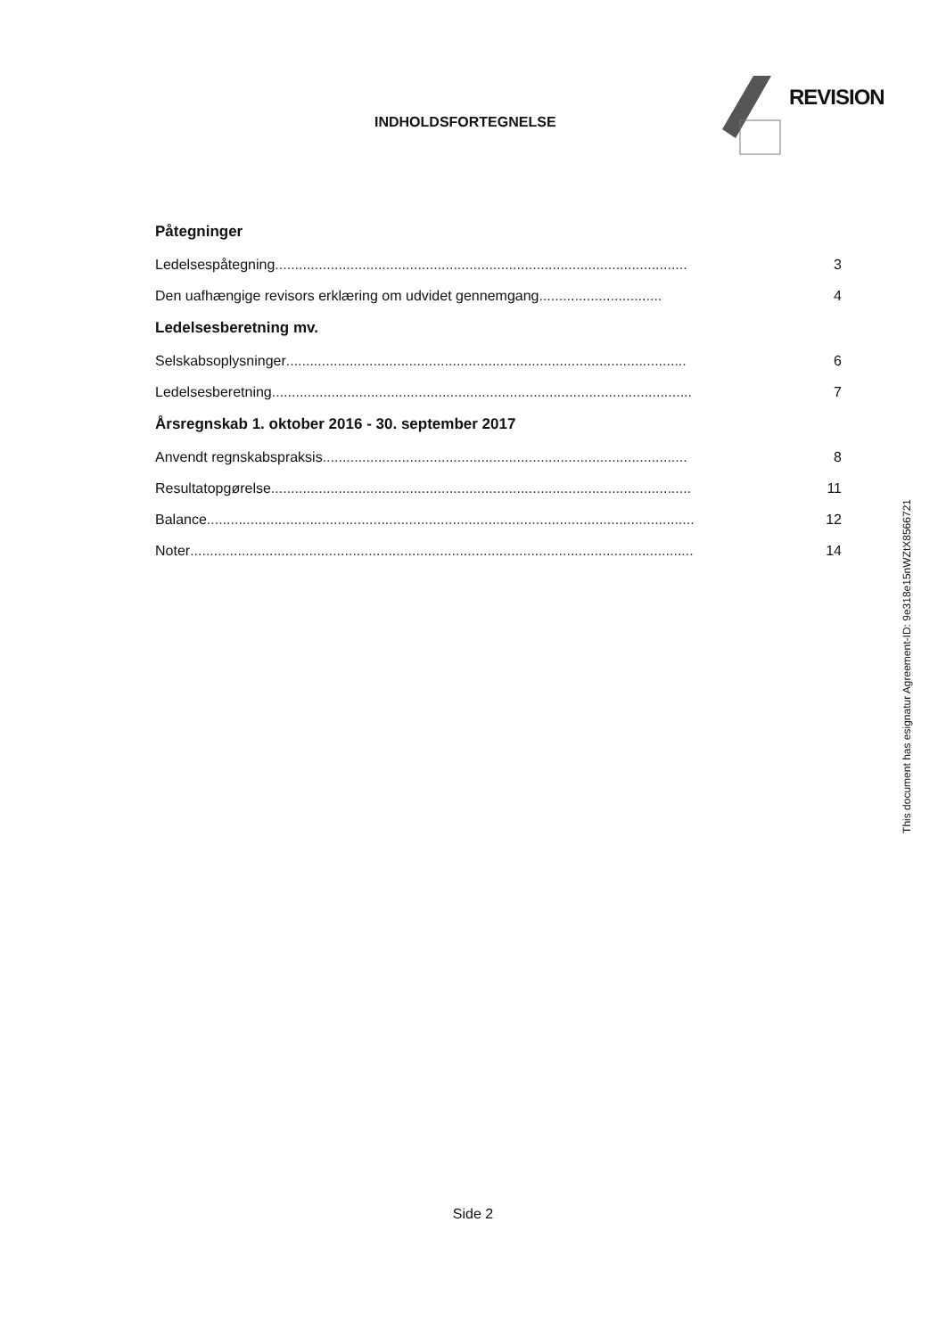INDHOLDSFORTEGNELSE
REVISION
Påtegninger
Ledelsespåtegning............................................................................................................. 3
Den uafhængige revisors erklæring om udvidet gennemgang............................... 4
Ledelsesberetning mv.
Selskabsoplysninger............................................................................................................. 6
Ledelsesberetning............................................................................................................. 7
Årsregnskab 1. oktober 2016 - 30. september 2017
Anvendt regnskabspraksis............................................................................................................. 8
Resultatopgørelse............................................................................................................. 11
Balance................................................................................................................................... 12
Noter................................................................................................................................... 14
This document has esignatur Agreement-ID: 9e318e15nWZtX8566721
Side 2